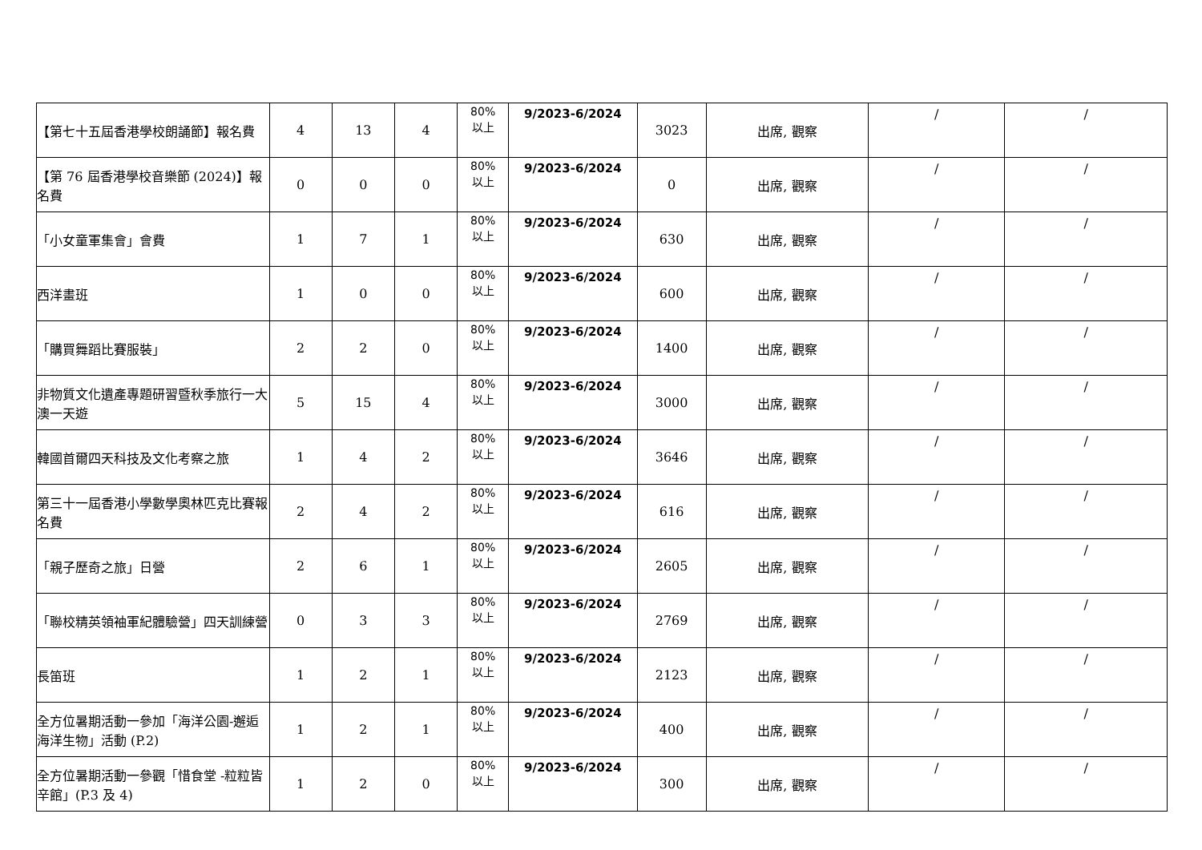| 【第七十五屆香港學校朗誦節】報名費 | 4 | 13 | 4 | 80% 以上 | 9/2023-6/2024 | 3023 | 出席, 觀察 | / | / |
| 【第 76 屆香港學校音樂節 (2024)】報名費 | 0 | 0 | 0 | 80% 以上 | 9/2023-6/2024 | 0 | 出席, 觀察 | / | / |
| 「小女童軍集會」會費 | 1 | 7 | 1 | 80% 以上 | 9/2023-6/2024 | 630 | 出席, 觀察 | / | / |
| 西洋畫班 | 1 | 0 | 0 | 80% 以上 | 9/2023-6/2024 | 600 | 出席, 觀察 | / | / |
| 「購買舞蹈比賽服裝」 | 2 | 2 | 0 | 80% 以上 | 9/2023-6/2024 | 1400 | 出席, 觀察 | / | / |
| 非物質文化遺產專題研習暨秋季旅行一大澳一天遊 | 5 | 15 | 4 | 80% 以上 | 9/2023-6/2024 | 3000 | 出席, 觀察 | / | / |
| 韓國首爾四天科技及文化考察之旅 | 1 | 4 | 2 | 80% 以上 | 9/2023-6/2024 | 3646 | 出席, 觀察 | / | / |
| 第三十一屆香港小學數學奧林匹克比賽報名費 | 2 | 4 | 2 | 80% 以上 | 9/2023-6/2024 | 616 | 出席, 觀察 | / | / |
| 「親子歷奇之旅」日營 | 2 | 6 | 1 | 80% 以上 | 9/2023-6/2024 | 2605 | 出席, 觀察 | / | / |
| 「聯校精英領袖軍紀體驗營」四天訓練營 | 0 | 3 | 3 | 80% 以上 | 9/2023-6/2024 | 2769 | 出席, 觀察 | / | / |
| 長笛班 | 1 | 2 | 1 | 80% 以上 | 9/2023-6/2024 | 2123 | 出席, 觀察 | / | / |
| 全方位暑期活動一參加「海洋公園-邂逅海洋生物」活動 (P.2) | 1 | 2 | 1 | 80% 以上 | 9/2023-6/2024 | 400 | 出席, 觀察 | / | / |
| 全方位暑期活動一參觀「惜食堂 -粒粒皆辛館」(P.3 及 4) | 1 | 2 | 0 | 80% 以上 | 9/2023-6/2024 | 300 | 出席, 觀察 | / | / |